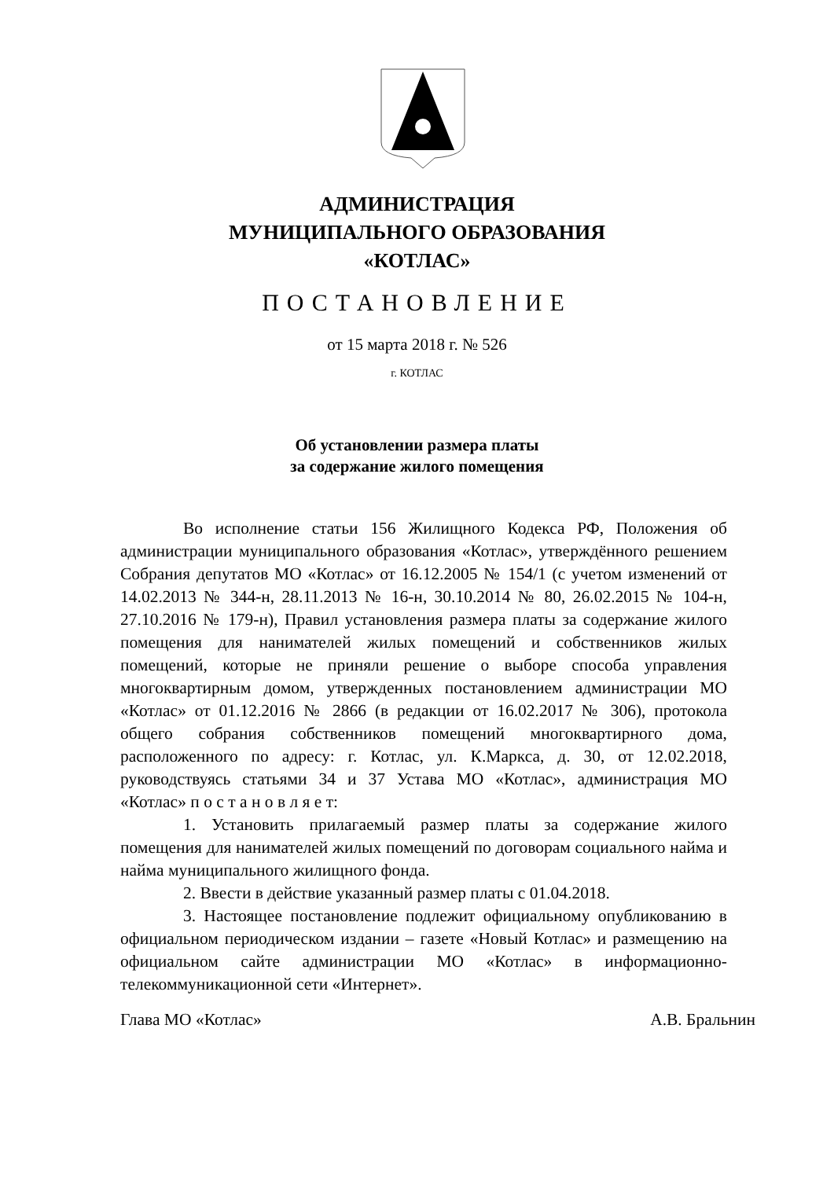АДМИНИСТРАЦИЯ
МУНИЦИПАЛЬНОГО ОБРАЗОВАНИЯ
«КОТЛАС»
ПОСТАНОВЛЕНИЕ
от 15 марта 2018 г. № 526
г. КОТЛАС
Об установлении размера платы
за содержание жилого помещения
Во исполнение статьи 156 Жилищного Кодекса РФ, Положения об администрации муниципального образования «Котлас», утверждённого решением Собрания депутатов МО «Котлас» от 16.12.2005 № 154/1 (с учетом изменений от 14.02.2013 № 344-н, 28.11.2013 № 16-н, 30.10.2014 № 80, 26.02.2015 № 104-н, 27.10.2016 № 179-н), Правил установления размера платы за содержание жилого помещения для нанимателей жилых помещений и собственников жилых помещений, которые не приняли решение о выборе способа управления многоквартирным домом, утвержденных постановлением администрации МО «Котлас» от 01.12.2016 № 2866 (в редакции от 16.02.2017 № 306), протокола общего собрания собственников помещений многоквартирного дома, расположенного по адресу: г. Котлас, ул. К.Маркса, д. 30, от 12.02.2018, руководствуясь статьями 34 и 37 Устава МО «Котлас», администрация МО «Котлас» п о с т а н о в л я е т:
1. Установить прилагаемый размер платы за содержание жилого помещения для нанимателей жилых помещений по договорам социального найма и найма муниципального жилищного фонда.
2. Ввести в действие указанный размер платы с 01.04.2018.
3. Настоящее постановление подлежит официальному опубликованию в официальном периодическом издании – газете «Новый Котлас» и размещению на официальном сайте администрации МО «Котлас» в информационно-телекоммуникационной сети «Интернет».
Глава МО «Котлас» А.В. Бральнин